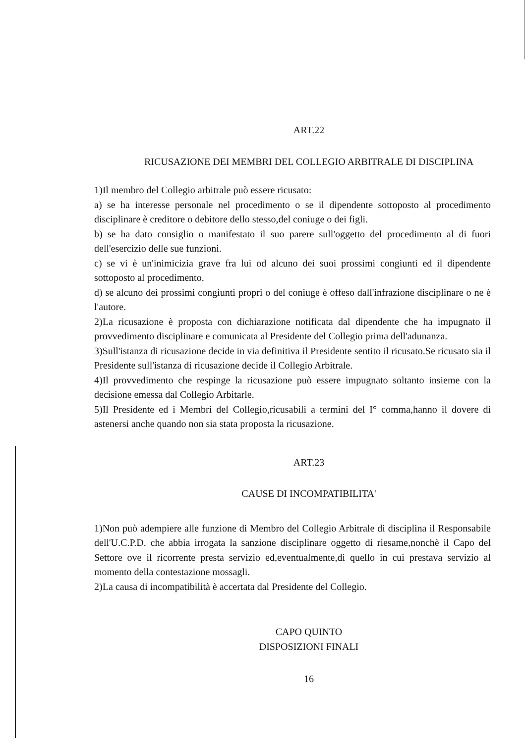ART.22
RICUSAZIONE DEI MEMBRI DEL COLLEGIO ARBITRALE DI DISCIPLINA
1)Il membro del Collegio arbitrale può essere ricusato:
a) se ha interesse personale nel procedimento o se il dipendente sottoposto al procedimento disciplinare è creditore o debitore dello stesso,del coniuge o dei figli.
b) se ha dato consiglio o manifestato il suo parere sull'oggetto del procedimento al di fuori dell'esercizio delle sue funzioni.
c) se vi è un'inimicizia grave fra lui od alcuno dei suoi prossimi congiunti ed il dipendente sottoposto al procedimento.
d) se alcuno dei prossimi congiunti propri o del coniuge è offeso dall'infrazione disciplinare o ne è l'autore.
2)La ricusazione è proposta con dichiarazione notificata dal dipendente che ha impugnato il provvedimento disciplinare e comunicata al Presidente del Collegio prima dell'adunanza.
3)Sull'istanza di ricusazione decide in via definitiva il Presidente sentito il ricusato.Se ricusato sia il Presidente sull'istanza di ricusazione decide il Collegio Arbitrale.
4)Il provvedimento che respinge la ricusazione può essere impugnato soltanto insieme con la decisione emessa dal Collegio Arbitarle.
5)Il Presidente ed i Membri del Collegio,ricusabili a termini del I° comma,hanno il dovere di astenersi anche quando non sia stata proposta la ricusazione.
ART.23
CAUSE DI INCOMPATIBILITA'
1)Non può adempiere alle funzione di Membro del Collegio Arbitrale di disciplina il Responsabile dell'U.C.P.D. che abbia irrogata la sanzione disciplinare oggetto di riesame,nonchè il Capo del Settore ove il ricorrente presta servizio ed,eventualmente,di quello in cui prestava servizio al momento della contestazione mossagli.
2)La causa di incompatibilità è accertata dal Presidente del Collegio.
CAPO QUINTO
DISPOSIZIONI FINALI
16